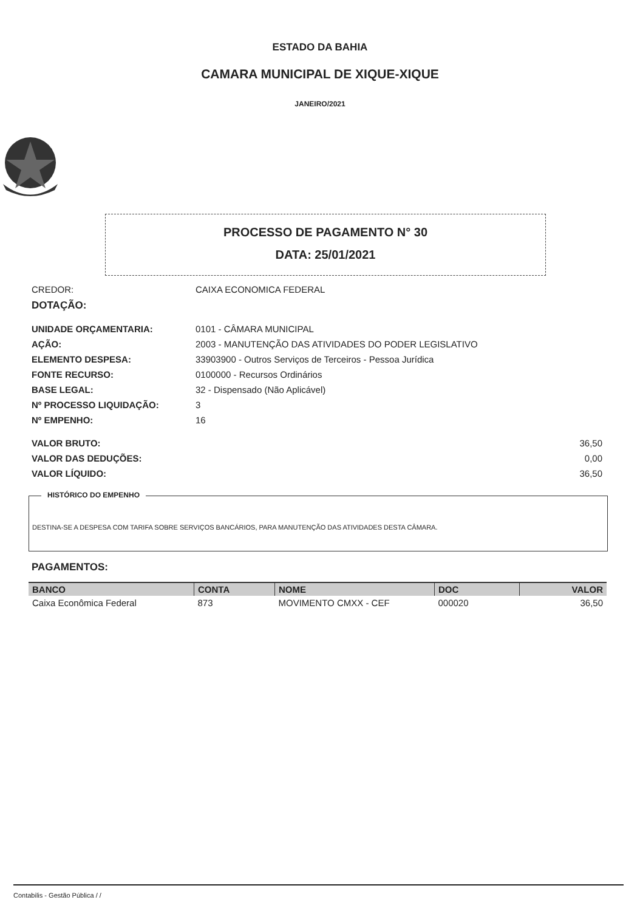ESTADO DA BAHIA
CAMARA MUNICIPAL DE XIQUE-XIQUE
JANEIRO/2021
PROCESSO DE PAGAMENTO N° 30
DATA: 25/01/2021
CREDOR: CAIXA ECONOMICA FEDERAL
DOTAÇÃO:
UNIDADE ORÇAMENTARIA: 0101 - CÂMARA MUNICIPAL
AÇÃO: 2003 - MANUTENÇÃO DAS ATIVIDADES DO PODER LEGISLATIVO
ELEMENTO DESPESA: 33903900 - Outros Serviços de Terceiros - Pessoa Jurídica
FONTE RECURSO: 0100000 - Recursos Ordinários
BASE LEGAL: 32 - Dispensado (Não Aplicável)
Nº PROCESSO LIQUIDAÇÃO: 3
Nº EMPENHO: 16
VALOR BRUTO: 36,50
VALOR DAS DEDUÇÕES: 0,00
VALOR LÍQUIDO: 36,50
HISTÓRICO DO EMPENHO
DESTINA-SE A DESPESA COM TARIFA SOBRE SERVIÇOS BANCÁRIOS, PARA MANUTENÇÃO DAS ATIVIDADES DESTA CÂMARA.
PAGAMENTOS:
| BANCO | CONTA | NOME | DOC | VALOR |
| --- | --- | --- | --- | --- |
| Caixa Econômica Federal | 873 | MOVIMENTO CMXX - CEF | 000020 | 36,50 |
Contabilis - Gestão Pública / /